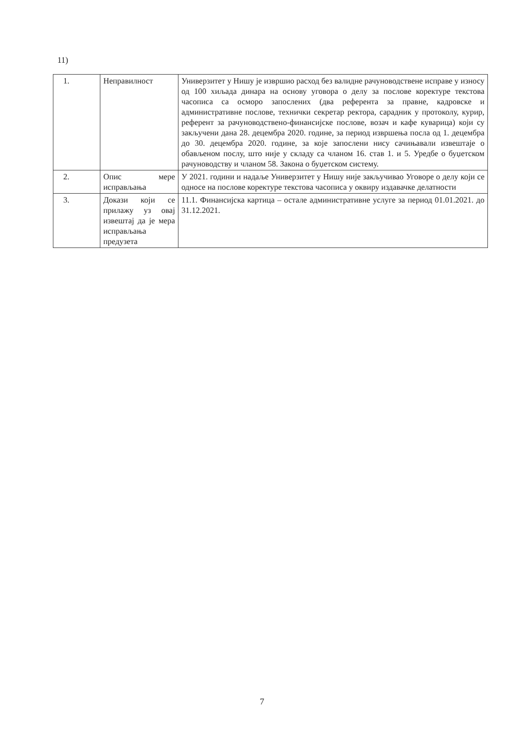11)
| 1. | Неправилност | Универзитет у Нишу је извршио расход без валидне рачуноводствене исправе у износу од 100 хиљада динара на основу уговора о делу за послове коректуре текстова часописа са осморо запослених (два референта за правне, кадровске и административне послове, технички секретар ректора, сарадник у протоколу, курир, референт за рачуноводствено-финансијске послове, возач и кафе куварица) који су закључени дана 28. децембра 2020. године, за период извршења посла од 1. децембра до 30. децембра 2020. године, за које запослени нису сачињавали извештаје о обављеном послу, што није у складу са чланом 16. став 1. и 5. Уредбе о буџетском рачуноводству и чланом 58. Закона о буџетском систему. |
| 2. | Опис мере исправљања | У 2021. години и надаље Универзитет у Нишу није закључивао Уговоре о делу који се односе на послове коректуре текстова часописа у оквиру издавачке делатности |
| 3. | Докази који се прилажу уз овај извештај да је мера исправљања предузета | 11.1. Финансијска картица – остале административне услуге за период 01.01.2021. до 31.12.2021. |
7